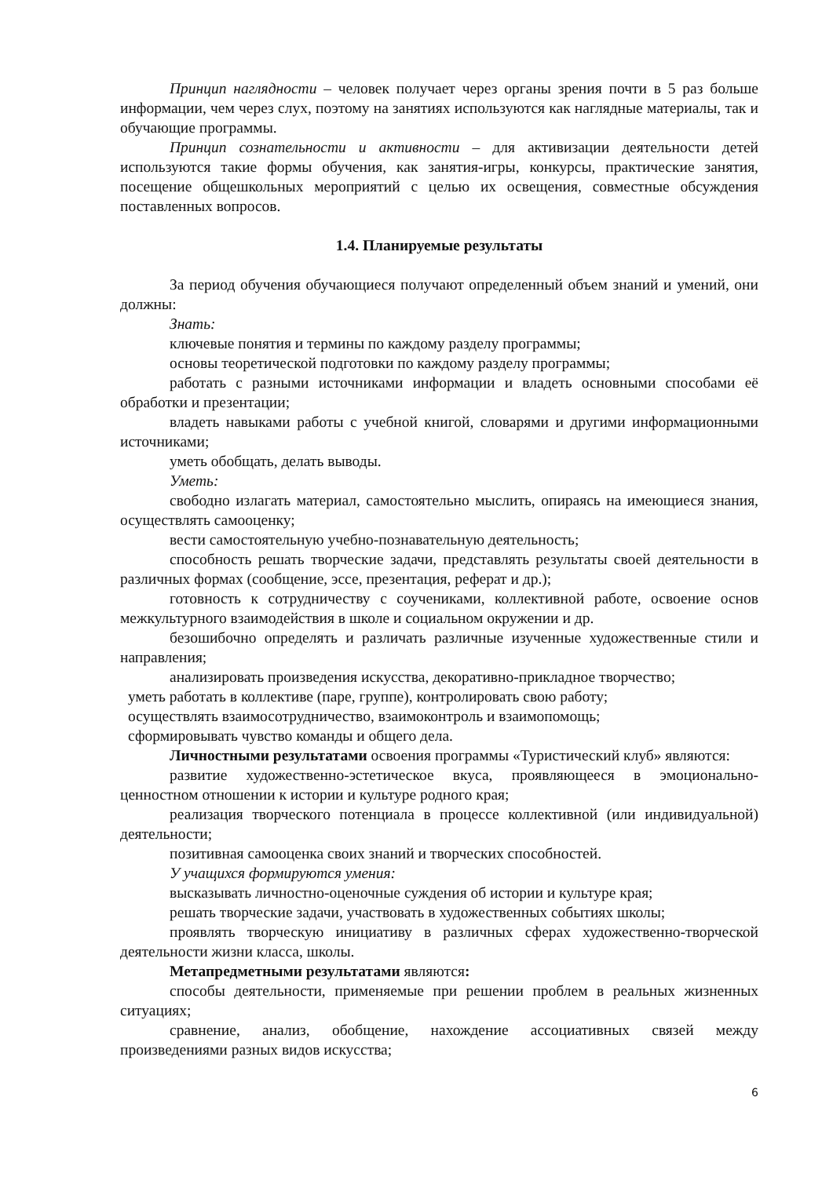Принцип наглядности – человек получает через органы зрения почти в 5 раз больше информации, чем через слух, поэтому на занятиях используются как наглядные материалы, так и обучающие программы.
Принцип сознательности и активности – для активизации деятельности детей используются такие формы обучения, как занятия-игры, конкурсы, практические занятия, посещение общешкольных мероприятий с целью их освещения, совместные обсуждения поставленных вопросов.
1.4. Планируемые результаты
За период обучения обучающиеся получают определенный объем знаний и умений, они должны:
Знать:
ключевые понятия и термины по каждому разделу программы;
основы теоретической подготовки по каждому разделу программы;
работать с разными источниками информации и владеть основными способами её обработки и презентации;
владеть навыками работы с учебной книгой, словарями и другими информационными источниками;
уметь обобщать, делать выводы.
Уметь:
свободно излагать материал, самостоятельно мыслить, опираясь на имеющиеся знания, осуществлять самооценку;
вести самостоятельную учебно-познавательную деятельность;
способность решать творческие задачи, представлять результаты своей деятельности в различных формах (сообщение, эссе, презентация, реферат и др.);
готовность к сотрудничеству с соучениками, коллективной работе, освоение основ межкультурного взаимодействия в школе и социальном окружении и др.
безошибочно определять и различать различные изученные художественные стили и направления;
анализировать произведения искусства, декоративно-прикладное творчество;
уметь работать в коллективе (паре, группе), контролировать свою работу;
осуществлять взаимосотрудничество, взаимоконтроль и взаимопомощь;
сформировывать чувство команды и общего дела.
Личностными результатами освоения программы «Туристический клуб» являются:
развитие художественно-эстетическое вкуса, проявляющееся в эмоционально-ценностном отношении к истории и культуре родного края;
реализация творческого потенциала в процессе коллективной (или индивидуальной) деятельности;
позитивная самооценка своих знаний и творческих способностей.
У учащихся формируются умения:
высказывать личностно-оценочные суждения об истории и культуре края;
решать творческие задачи, участвовать в художественных событиях школы;
проявлять творческую инициативу в различных сферах художественно-творческой деятельности жизни класса, школы.
Метапредметными результатами являются:
способы деятельности, применяемые при решении проблем в реальных жизненных ситуациях;
сравнение, анализ, обобщение, нахождение ассоциативных связей между произведениями разных видов искусства;
6